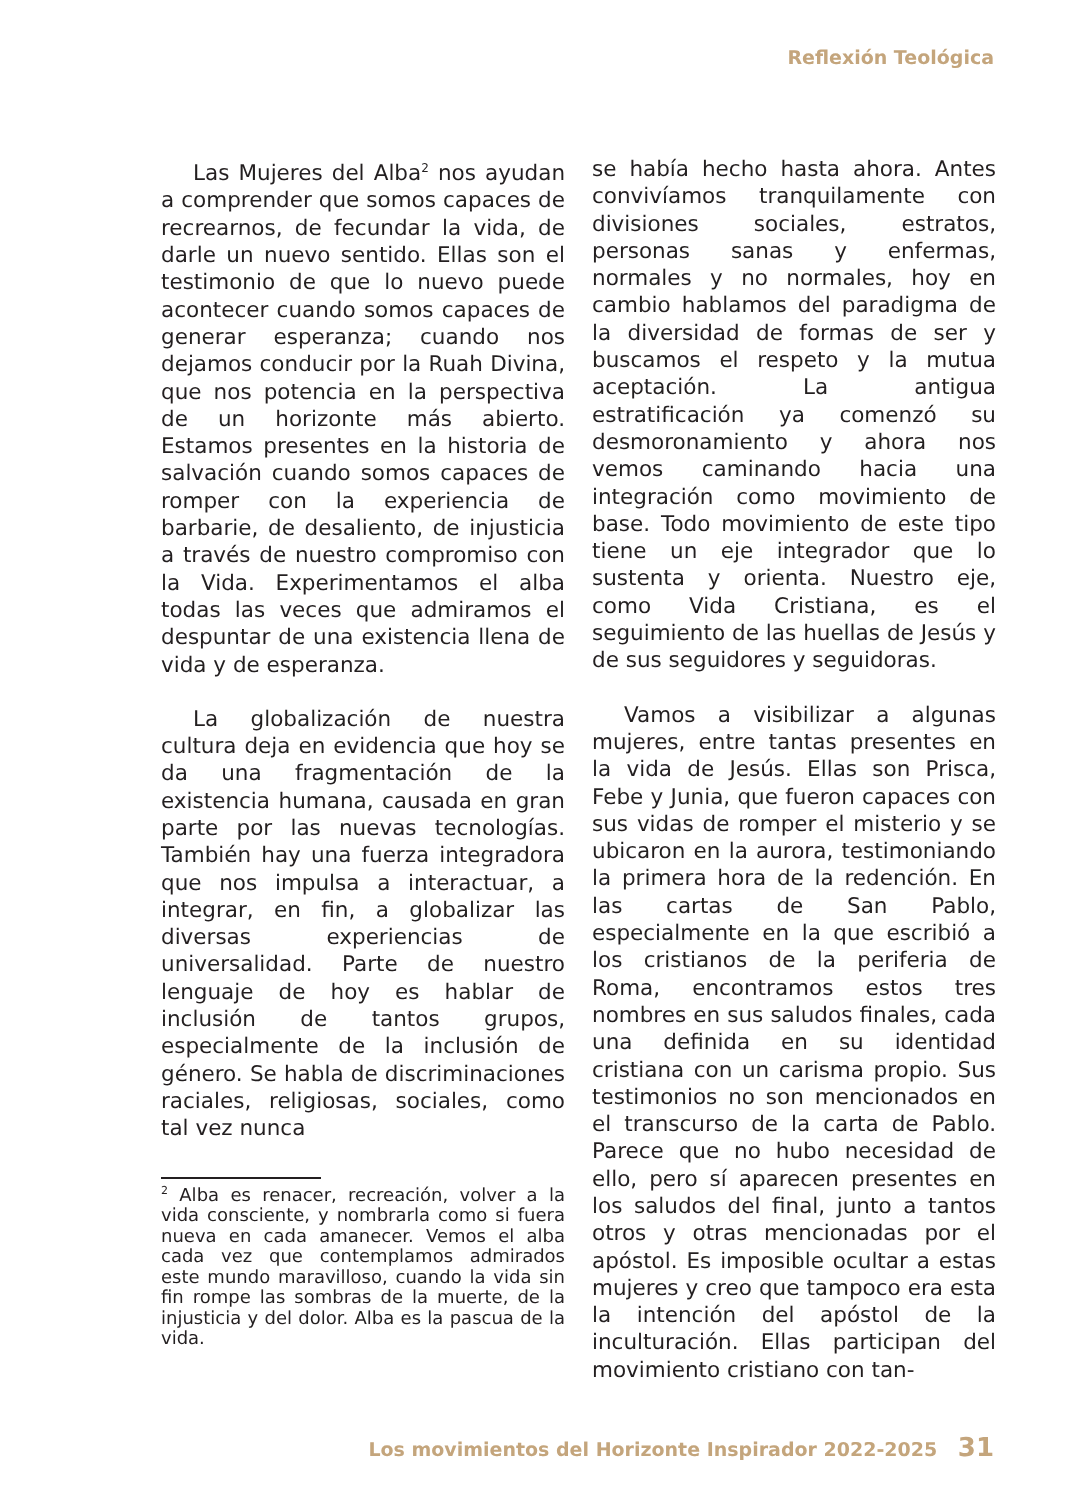Reflexión Teológica
Las Mujeres del Alba<sup>2</sup> nos ayudan a comprender que somos capaces de recrearnos, de fecundar la vida, de darle un nuevo sentido. Ellas son el testimonio de que lo nuevo puede acontecer cuando somos capaces de generar esperanza; cuando nos dejamos conducir por la Ruah Divina, que nos potencia en la perspectiva de un horizonte más abierto. Estamos presentes en la historia de salvación cuando somos capaces de romper con la experiencia de barbarie, de desaliento, de injusticia a través de nuestro compromiso con la Vida. Experimentamos el alba todas las veces que admiramos el despuntar de una existencia llena de vida y de esperanza.
La globalización de nuestra cultura deja en evidencia que hoy se da una fragmentación de la existencia humana, causada en gran parte por las nuevas tecnologías. También hay una fuerza integradora que nos impulsa a interactuar, a integrar, en fin, a globalizar las diversas experiencias de universalidad. Parte de nuestro lenguaje de hoy es hablar de inclusión de tantos grupos, especialmente de la inclusión de género. Se habla de discriminaciones raciales, religiosas, sociales, como tal vez nunca
<sup>2</sup> Alba es renacer, recreación, volver a la vida consciente, y nombrarla como si fuera nueva en cada amanecer. Vemos el alba cada vez que contemplamos admirados este mundo maravilloso, cuando la vida sin fin rompe las sombras de la muerte, de la injusticia y del dolor. Alba es la pascua de la vida.
se había hecho hasta ahora. Antes convivíamos tranquilamente con divisiones sociales, estratos, personas sanas y enfermas, normales y no normales, hoy en cambio hablamos del paradigma de la diversidad de formas de ser y buscamos el respeto y la mutua aceptación. La antigua estratificación ya comenzó su desmoronamiento y ahora nos vemos caminando hacia una integración como movimiento de base. Todo movimiento de este tipo tiene un eje integrador que lo sustenta y orienta. Nuestro eje, como Vida Cristiana, es el seguimiento de las huellas de Jesús y de sus seguidores y seguidoras.
Vamos a visibilizar a algunas mujeres, entre tantas presentes en la vida de Jesús. Ellas son Prisca, Febe y Junia, que fueron capaces con sus vidas de romper el misterio y se ubicaron en la aurora, testimoniando la primera hora de la redención. En las cartas de San Pablo, especialmente en la que escribió a los cristianos de la periferia de Roma, encontramos estos tres nombres en sus saludos finales, cada una definida en su identidad cristiana con un carisma propio. Sus testimonios no son mencionados en el transcurso de la carta de Pablo. Parece que no hubo necesidad de ello, pero sí aparecen presentes en los saludos del final, junto a tantos otros y otras mencionadas por el apóstol. Es imposible ocultar a estas mujeres y creo que tampoco era esta la intención del apóstol de la inculturación. Ellas participan del movimiento cristiano con tan-
Los movimientos del Horizonte Inspirador 2022-2025 31